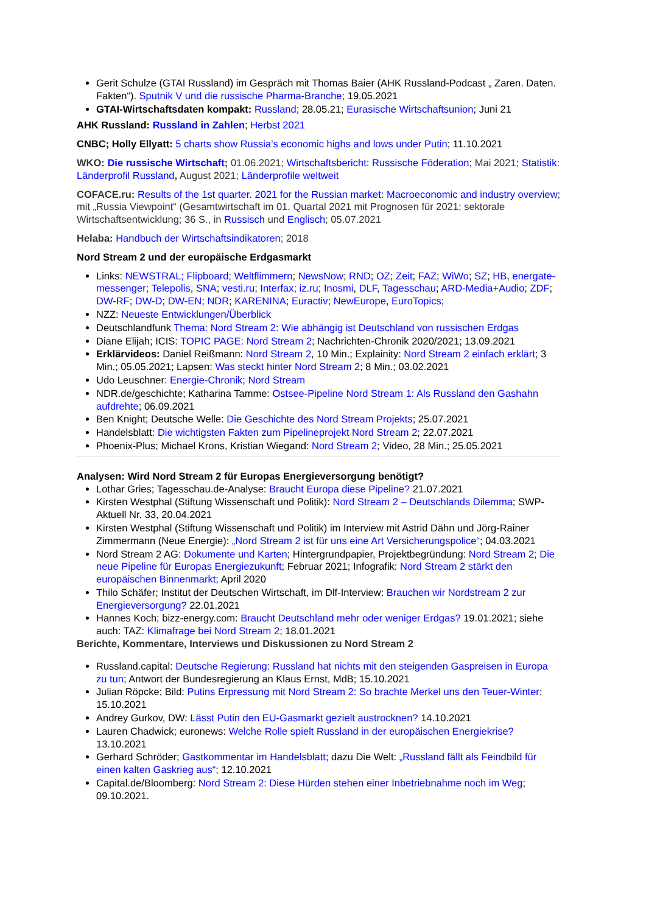Gerit Schulze (GTAI Russland) im Gespräch mit Thomas Baier (AHK Russland-Podcast „ Zaren. Daten. Fakten“). Sputnik V und die russische Pharma-Branche; 19.05.2021
GTAI-Wirtschaftsdaten kompakt: Russland; 28.05.21; Eurasische Wirtschaftsunion; Juni 21
AHK Russland: Russland in Zahlen; Herbst 2021
CNBC; Holly Ellyatt: 5 charts show Russia’s economic highs and lows under Putin; 11.10.2021
WKO: Die russische Wirtschaft; 01.06.2021; Wirtschaftsbericht: Russische Föderation; Mai 2021; Statistik: Länderprofil Russland, August 2021; Länderprofile weltweit
COFACE.ru: Results of the 1st quarter. 2021 for the Russian market: Macroeconomic and industry overview; mit „Russia Viewpoint“ (Gesamtwirtschaft im 01. Quartal 2021 mit Prognosen für 2021; sektorale Wirtschaftsentwicklung; 36 S., in Russisch und Englisch; 05.07.2021
Helaba: Handbuch der Wirtschaftsindikatoren; 2018
Nord Stream 2 und der europäische Erdgasmarkt
Links: NEWSTRAL; Flipboard; Weltflimmern; NewsNow; RND; OZ; Zeit; FAZ; WiWo; SZ; HB, energate-messenger; Telepolis, SNA; vesti.ru; Interfax; iz.ru; Inosmi, DLF, Tagesschau; ARD-Media+Audio; ZDF; DW-RF; DW-D; DW-EN; NDR; KARENINA; Euractiv; NewEurope, EuroTopics;
NZZ: Neueste Entwicklungen/Überblick
Deutschlandfunk Thema: Nord Stream 2: Wie abhängig ist Deutschland von russischen Erdgas
Diane Elijah; ICIS: TOPIC PAGE: Nord Stream 2; Nachrichten-Chronik 2020/2021; 13.09.2021
Erklärvideos: Daniel Reißmann: Nord Stream 2, 10 Min.; Explainity: Nord Stream 2 einfach erklärt; 3 Min.; 05.05.2021; Lapsen: Was steckt hinter Nord Stream 2; 8 Min.; 03.02.2021
Udo Leuschner: Energie-Chronik; Nord Stream
NDR.de/geschichte; Katharina Tamme: Ostsee-Pipeline Nord Stream 1: Als Russland den Gashahn aufdrehte; 06.09.2021
Ben Knight; Deutsche Welle: Die Geschichte des Nord Stream Projekts; 25.07.2021
Handelsblatt: Die wichtigsten Fakten zum Pipelineprojekt Nord Stream 2; 22.07.2021
Phoenix-Plus; Michael Krons, Kristian Wiegand: Nord Stream 2; Video, 28 Min.; 25.05.2021
Analysen: Wird Nord Stream 2 für Europas Energieversorgung benötigt?
Lothar Gries; Tagesschau.de-Analyse: Braucht Europa diese Pipeline? 21.07.2021
Kirsten Westphal (Stiftung Wissenschaft und Politik): Nord Stream 2 – Deutschlands Dilemma; SWP-Aktuell Nr. 33, 20.04.2021
Kirsten Westphal (Stiftung Wissenschaft und Politik) im Interview mit Astrid Dähn und Jörg-Rainer Zimmermann (Neue Energie): „Nord Stream 2 ist für uns eine Art Versicherungspolice“; 04.03.2021
Nord Stream 2 AG: Dokumente und Karten; Hintergrundpapier, Projektbegründung: Nord Stream 2; Die neue Pipeline für Europas Energiezukunft; Februar 2021; Infografik: Nord Stream 2 stärkt den europäischen Binnenmarkt; April 2020
Thilo Schäfer; Institut der Deutschen Wirtschaft, im Dlf-Interview: Brauchen wir Nordstream 2 zur Energieversorgung? 22.01.2021
Hannes Koch; bizz-energy.com: Braucht Deutschland mehr oder weniger Erdgas? 19.01.2021; siehe auch: TAZ: Klimafrage bei Nord Stream 2; 18.01.2021
Berichte, Kommentare, Interviews und Diskussionen zu Nord Stream 2
Russland.capital: Deutsche Regierung: Russland hat nichts mit den steigenden Gaspreisen in Europa zu tun; Antwort der Bundesregierung an Klaus Ernst, MdB; 15.10.2021
Julian Röpcke; Bild: Putins Erpressung mit Nord Stream 2: So brachte Merkel uns den Teuer-Winter; 15.10.2021
Andrey Gurkov, DW: Lässt Putin den EU-Gasmarkt gezielt austrocknen? 14.10.2021
Lauren Chadwick; euronews: Welche Rolle spielt Russland in der europäischen Energiekrise? 13.10.2021
Gerhard Schröder; Gastkommentar im Handelsblatt; dazu Die Welt: „Russland fällt als Feindbild für einen kalten Gaskrieg aus“; 12.10.2021
Capital.de/Bloomberg: Nord Stream 2: Diese Hürden stehen einer Inbetriebnahme noch im Weg; 09.10.2021.